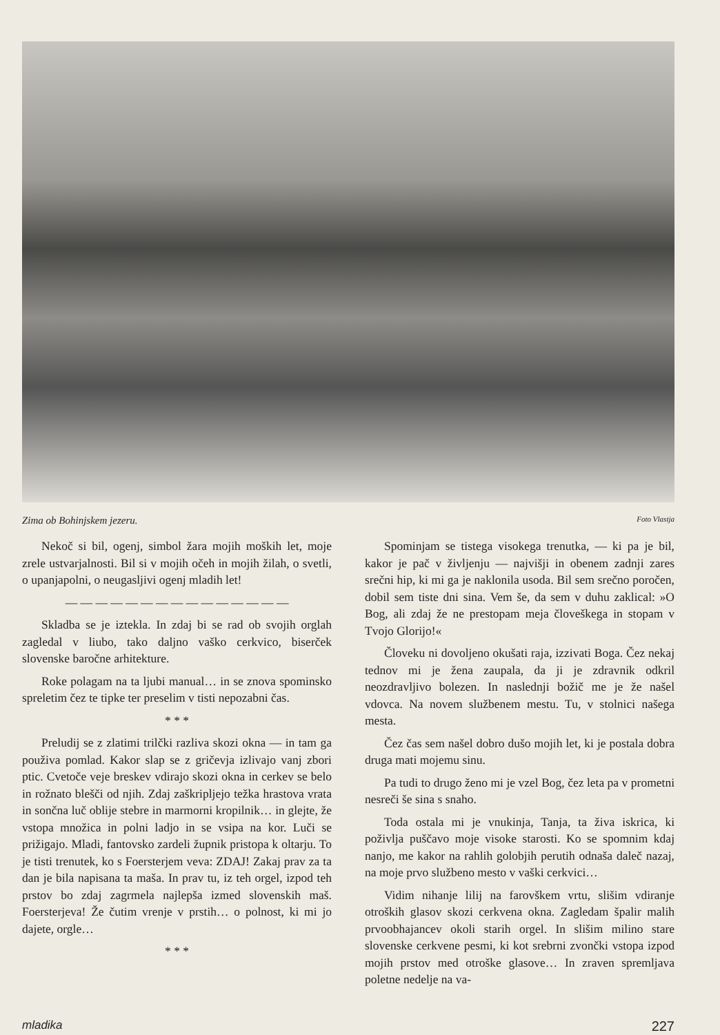Zima ob Bohinjskem jezeru. Foto Vlastja
Nekoč si bil, ogenj, simbol žara mojih moških let, moje zrele ustvarjalnosti. Bil si v mojih očeh in mojih žilah, o svetli, o upanjapolni, o neugasljivi ogenj mladih let!
— — — — — — — — — — — — — — —
Skladba se je iztekla. In zdaj bi se rad ob svojih orglah zagledal v liubo, tako daljno vaško cerkvico, biserček slovenske baročne arhitekture.
Roke polagam na ta ljubi manual… in se znova spominsko spreletim čez te tipke ter preselim v tisti nepozabni čas.
* * *
Preludij se z zlatimi trilčki razliva skozi okna — in tam ga použiva pomlad. Kakor slap se z gričevja izlivajo vanj zbori ptic. Cvetoče veje breskev vdirajo skozi okna in cerkev se belo in rožnato blešči od njih. Zdaj zaškripljejo težka hrastova vrata in sončna luč oblije stebre in marmorni kropilnik… in glejte, že vstopa množica in polni ladjo in se vsipa na kor. Luči se prižigajo. Mladi, fantovsko zardeli župnik pristopa k oltarju. To je tisti trenutek, ko s Foersterjem veva: ZDAJ! Zakaj prav za ta dan je bila napisana ta maša. In prav tu, iz teh orgel, izpod teh prstov bo zdaj zagrmela najlepša izmed slovenskih maš. Foersterjeva! Že čutim vrenje v prstih… o polnost, ki mi jo dajete, orgle…
* * *
Spominjam se tistega visokega trenutka, — ki pa je bil, kakor je pač v življenju — najvišji in obenem zadnji zares srečni hip, ki mi ga je naklonila usoda. Bil sem srečno poročen, dobil sem tiste dni sina. Vem še, da sem v duhu zaklical: »O Bog, ali zdaj že ne prestopam meja človeškega in stopam v Tvojo Glorijo!«
Človeku ni dovoljeno okušati raja, izzivati Boga. Čez nekaj tednov mi je žena zaupala, da ji je zdravnik odkril neozdravljivo bolezen. In naslednji božič me je že našel vdovca. Na novem službenem mestu. Tu, v stolnici našega mesta.
Čez čas sem našel dobro dušo mojih let, ki je postala dobra druga mati mojemu sinu.
Pa tudi to drugo ženo mi je vzel Bog, čez leta pa v prometni nesreči še sina s snaho.
Toda ostala mi je vnukinja, Tanja, ta živa iskrica, ki poživlja puščavo moje visoke starosti. Ko se spomnim kdaj nanjo, me kakor na rahlih golobjih perutih odnaša daleč nazaj, na moje prvo službeno mesto v vaški cerkvici…
Vidim nihanje lilij na farovškem vrtu, slišim vdiranje otroških glasov skozi cerkvena okna. Zagledam špalir malih prvoobhajancev okoli starih orgel. In slišim milino stare slovenske cerkvene pesmi, ki kot srebrni zvončki vstopa izpod mojih prstov med otroške glasove… In zraven spremljava poletne nedelje na va-
mladika 227